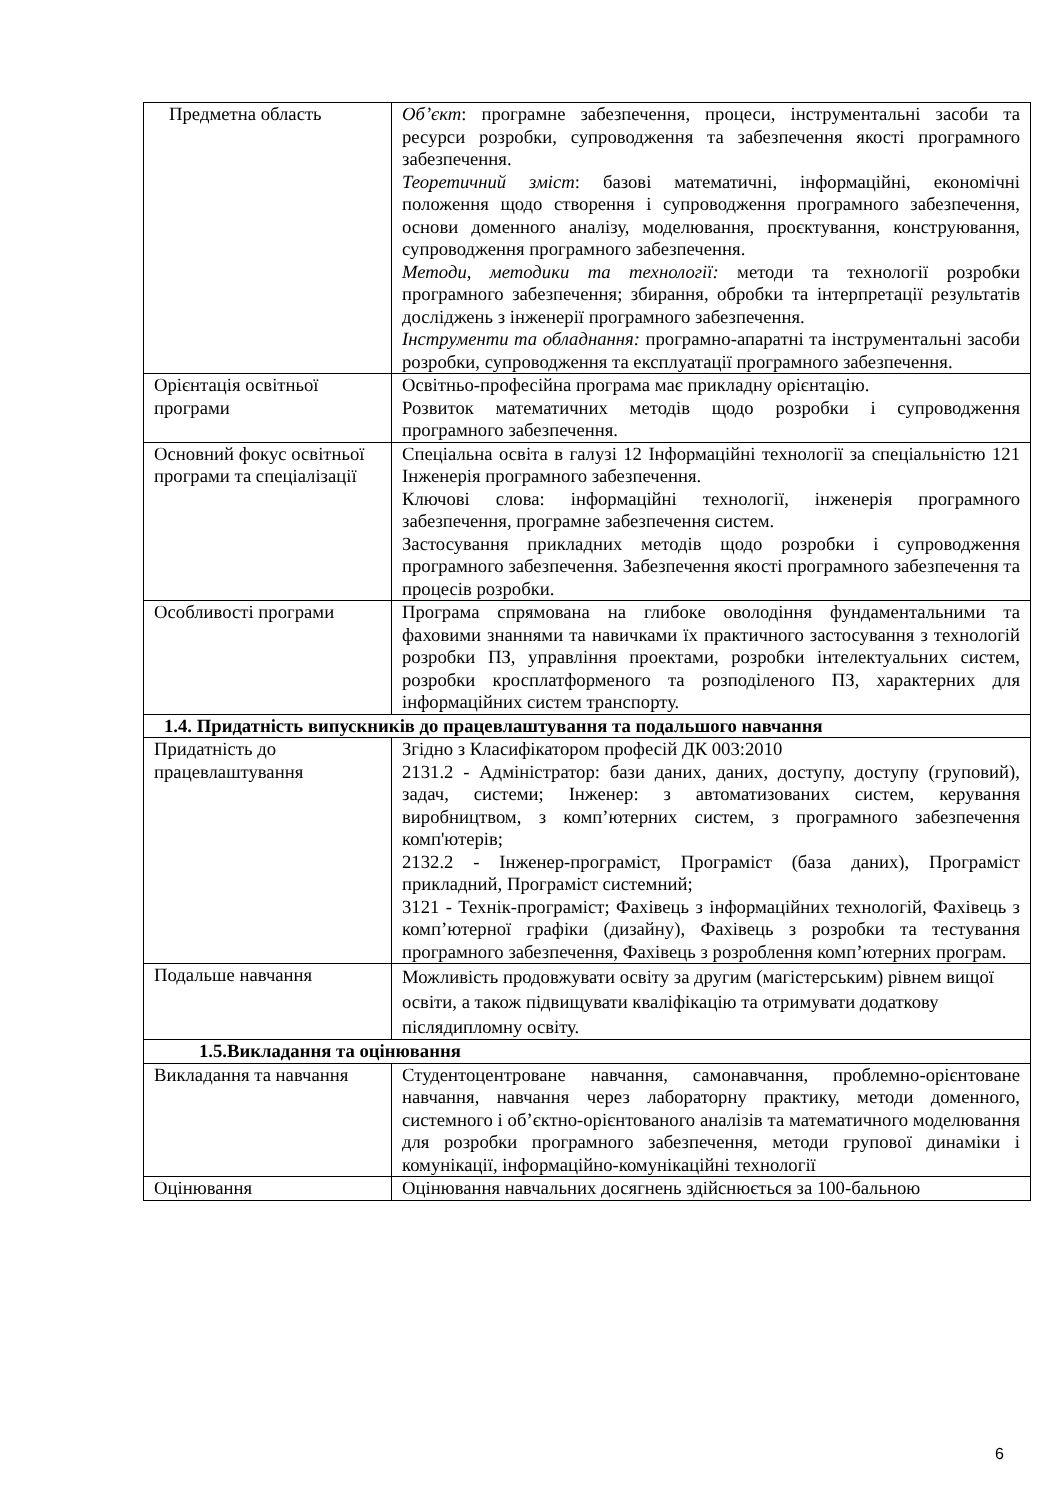| Предметна область | Об’єкт : програмне забезпечення, процеси, інструментальні засоби та ресурси розробки, супроводження та забезпечення якості програмного забезпечення. Теоретичний зміст : базові математичні, інформаційні, економічні положення щодо створення і супроводження програмного забезпечення, основи доменного аналізу, моделювання, проєктування, конструювання, супроводження програмного забезпечення. Методи, методики та технології: методи та технології розробки програмного забезпечення; збирання, обробки та інтерпретації результатів досліджень з інженерії програмного забезпечення. Інструменти та обладнання: програмно-апаратні та інструментальні засоби розробки, супроводження та експлуатації програмного забезпечення. |
| Орієнтація освітньої програми | Освітньо-професійна програма має прикладну орієнтацію. Розвиток математичних методів щодо розробки і супроводження програмного забезпечення. |
| Основний фокус освітньої програми та спеціалізації | Спеціальна освіта в галузі 12 Інформаційні технології за спеціальністю 121 Інженерія програмного забезпечення. Ключові слова: інформаційні технології, інженерія програмного забезпечення, програмне забезпечення систем. Застосування прикладних методів щодо розробки і супроводження програмного забезпечення. Забезпечення якості програмного забезпечення та процесів розробки. |
| Особливості програми | Програма спрямована на глибоке оволодіння фундаментальними та фаховими знаннями та навичками їх практичного застосування з технологій розробки ПЗ, управління проектами, розробки інтелектуальних систем, розробки кросплатформеного та розподіленого ПЗ, характерних для інформаційних систем транспорту. |
| 1.4. Придатність випускників до працевлаштування та подальшого навчання | |
| Придатність до працевлаштування | Згідно з Класифікатором професій ДК 003:2010 2131.2 - Адміністратор: бази даних, даних, доступу, доступу (груповий), задач, системи; Інженер: з автоматизованих систем, керування виробництвом, з комп’ютерних систем, з програмного забезпечення комп'ютерів; 2132.2 - Інженер-програміст, Програміст (база даних), Програміст прикладний, Програміст системний; 3121 - Технік-програміст; Фахівець з інформаційних технологій, Фахівець з комп’ютерної графіки (дизайну), Фахівець з розробки та тестування програмного забезпечення, Фахівець з розроблення комп’ютерних програм. |
| Подальше навчання | Можливість продовжувати освіту за другим (магістерським) рівнем вищої освіти, а також підвищувати кваліфікацію та отримувати додаткову післядипломну освіту. |
| 1.5.Викладання та оцінювання | |
| Викладання та навчання | Студентоцентроване навчання, самонавчання, проблемно-орієнтоване навчання, навчання через лабораторну практику, методи доменного, системного і об’єктно-орієнтованого аналізів та математичного моделювання для розробки програмного забезпечення, методи групової динаміки і комунікації, інформаційно-комунікаційні технології |
| Оцінювання | Оцінювання навчальних досягнень здійснюється за 100-бальною |
6